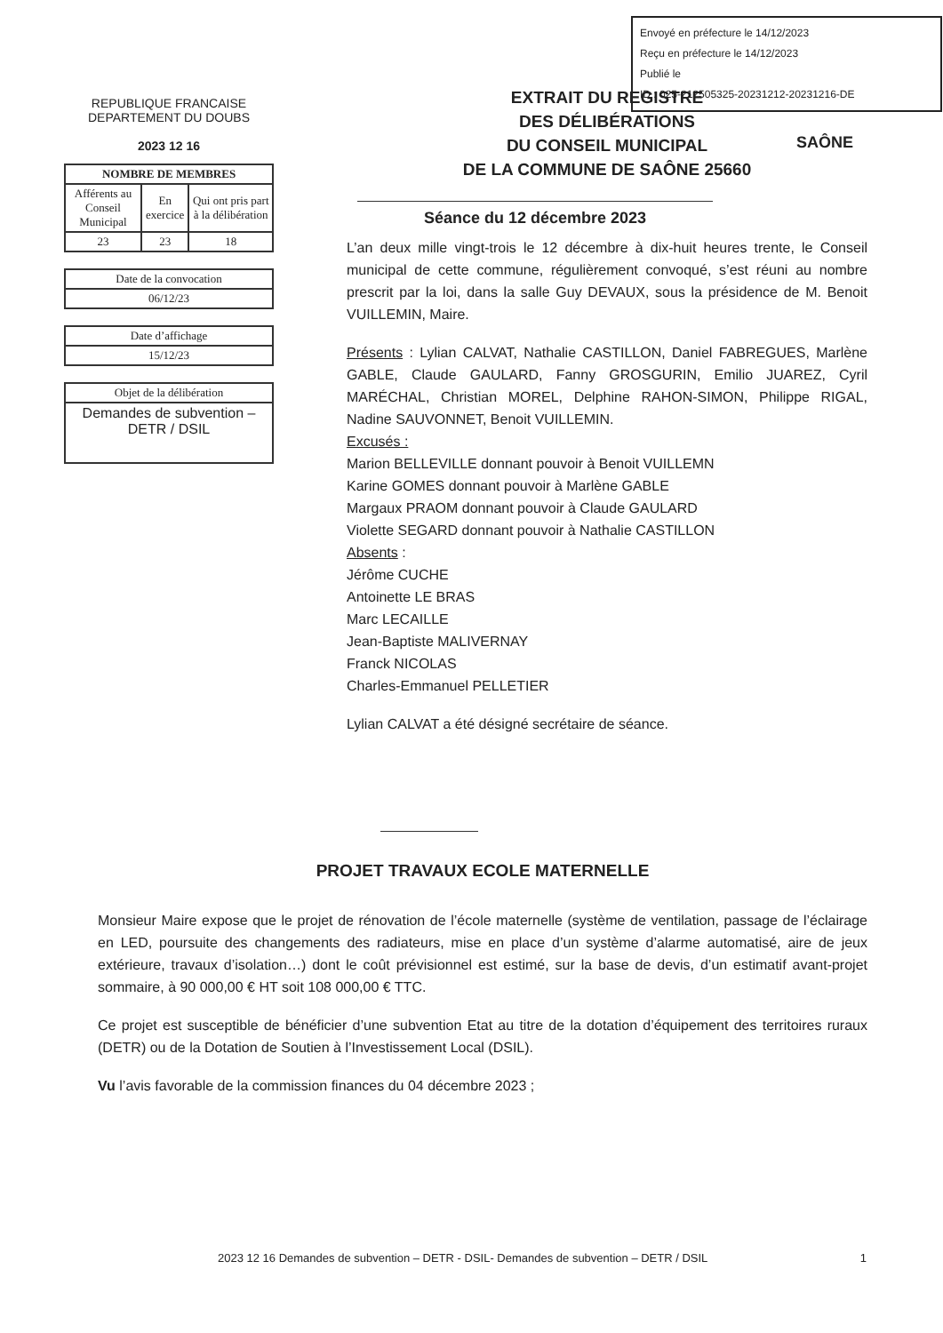Envoyé en préfecture le 14/12/2023
Reçu en préfecture le 14/12/2023
Publié le
ID : 025-212505325-20231212-20231216-DE
SAÔNE
REPUBLIQUE FRANCAISE
DEPARTEMENT DU DOUBS
2023 12 16
| NOMBRE DE MEMBRES | | |
| --- | --- | --- |
| Afférents au Conseil Municipal | En exercice | Qui ont pris part à la délibération |
| 23 | 23 | 18 |
| Date de la convocation |
| 06/12/23 |
| Date d’affichage |
| 15/12/23 |
| Objet de la délibération |
| Demandes de subvention – DETR / DSIL |
EXTRAIT DU REGISTRE
DES DÉLIBÉRATIONS
DU CONSEIL MUNICIPAL
DE LA COMMUNE DE SAÔNE 25660
Séance du 12 décembre 2023
L’an deux mille vingt-trois le 12 décembre à dix-huit heures trente, le Conseil municipal de cette commune, régulièrement convoqué, s’est réuni au nombre prescrit par la loi, dans la salle Guy DEVAUX, sous la présidence de M. Benoit VUILLEMIN, Maire.
Présents : Lylian CALVAT, Nathalie CASTILLON, Daniel FABREGUES, Marlène GABLE, Claude GAULARD, Fanny GROSGURIN, Emilio JUAREZ, Cyril MARÉCHAL, Christian MOREL, Delphine RAHON-SIMON, Philippe RIGAL, Nadine SAUVONNET, Benoit VUILLEMIN.
Excusés :
Marion BELLEVILLE donnant pouvoir à Benoit VUILLEMN
Karine GOMES donnant pouvoir à Marlène GABLE
Margaux PRAOM donnant pouvoir à Claude GAULARD
Violette SEGARD donnant pouvoir à Nathalie CASTILLON
Absents :
Jérôme CUCHE
Antoinette LE BRAS
Marc LECAILLE
Jean-Baptiste MALIVERNAY
Franck NICOLAS
Charles-Emmanuel PELLETIER
Lylian CALVAT a été désigné secrétaire de séance.
PROJET TRAVAUX ECOLE MATERNELLE
Monsieur Maire expose que le projet de rénovation de l’école maternelle (système de ventilation, passage de l’éclairage en LED, poursuite des changements des radiateurs, mise en place d’un système d’alarme automatisé, aire de jeux extérieure, travaux d’isolation…) dont le coût prévisionnel est estimé, sur la base de devis, d’un estimatif avant-projet sommaire, à 90 000,00 € HT soit 108 000,00 € TTC.
Ce projet est susceptible de bénéficier d’une subvention Etat au titre de la dotation d’équipement des territoires ruraux (DETR) ou de la Dotation de Soutien à l’Investissement Local (DSIL).
Vu l’avis favorable de la commission finances du 04 décembre 2023 ;
2023 12 16 Demandes de subvention – DETR - DSIL- Demandes de subvention – DETR / DSIL 1